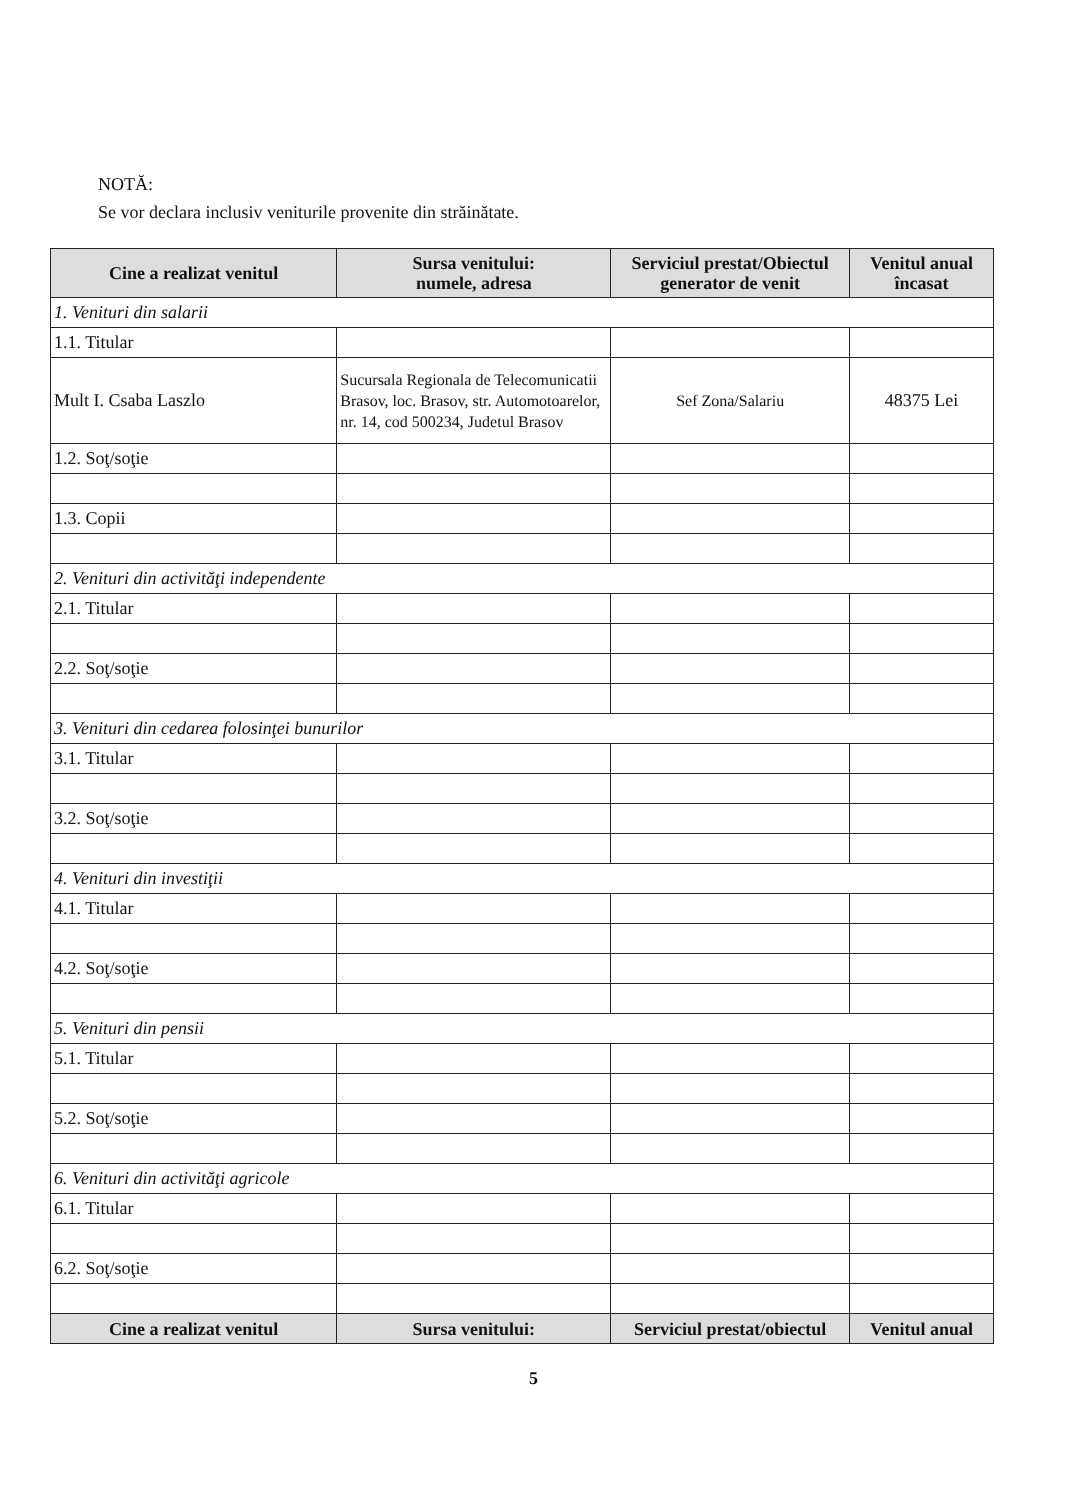NOTĂ:
Se vor declara inclusiv veniturile provenite din străinătate.
| Cine a realizat venitul | Sursa venitului: numele, adresa | Serviciul prestat/Obiectul generator de venit | Venitul anual încasat |
| --- | --- | --- | --- |
| 1. Venituri din salarii | | | |
| 1.1. Titular | | | |
| Mult I. Csaba Laszlo | Sucursala Regionala de Telecomunicatii Brasov, loc. Brasov, str. Automotoarelor, nr. 14, cod 500234, Judetul Brasov | Sef Zona/Salariu | 48375 Lei |
| 1.2. Soţ/soţie | | | |
| 1.3. Copii | | | |
| 2. Venituri din activităţi independente | | | |
| 2.1. Titular | | | |
| 2.2. Soţ/soţie | | | |
| 3. Venituri din cedarea folosinţei bunurilor | | | |
| 3.1. Titular | | | |
| 3.2. Soţ/soţie | | | |
| 4. Venituri din investiţii | | | |
| 4.1. Titular | | | |
| 4.2. Soţ/soţie | | | |
| 5. Venituri din pensii | | | |
| 5.1. Titular | | | |
| 5.2. Soţ/soţie | | | |
| 6. Venituri din activităţi agricole | | | |
| 6.1. Titular | | | |
| 6.2. Soţ/soţie | | | |
| Cine a realizat venitul | Sursa venitului: | Serviciul prestat/obiectul | Venitul anual |
5